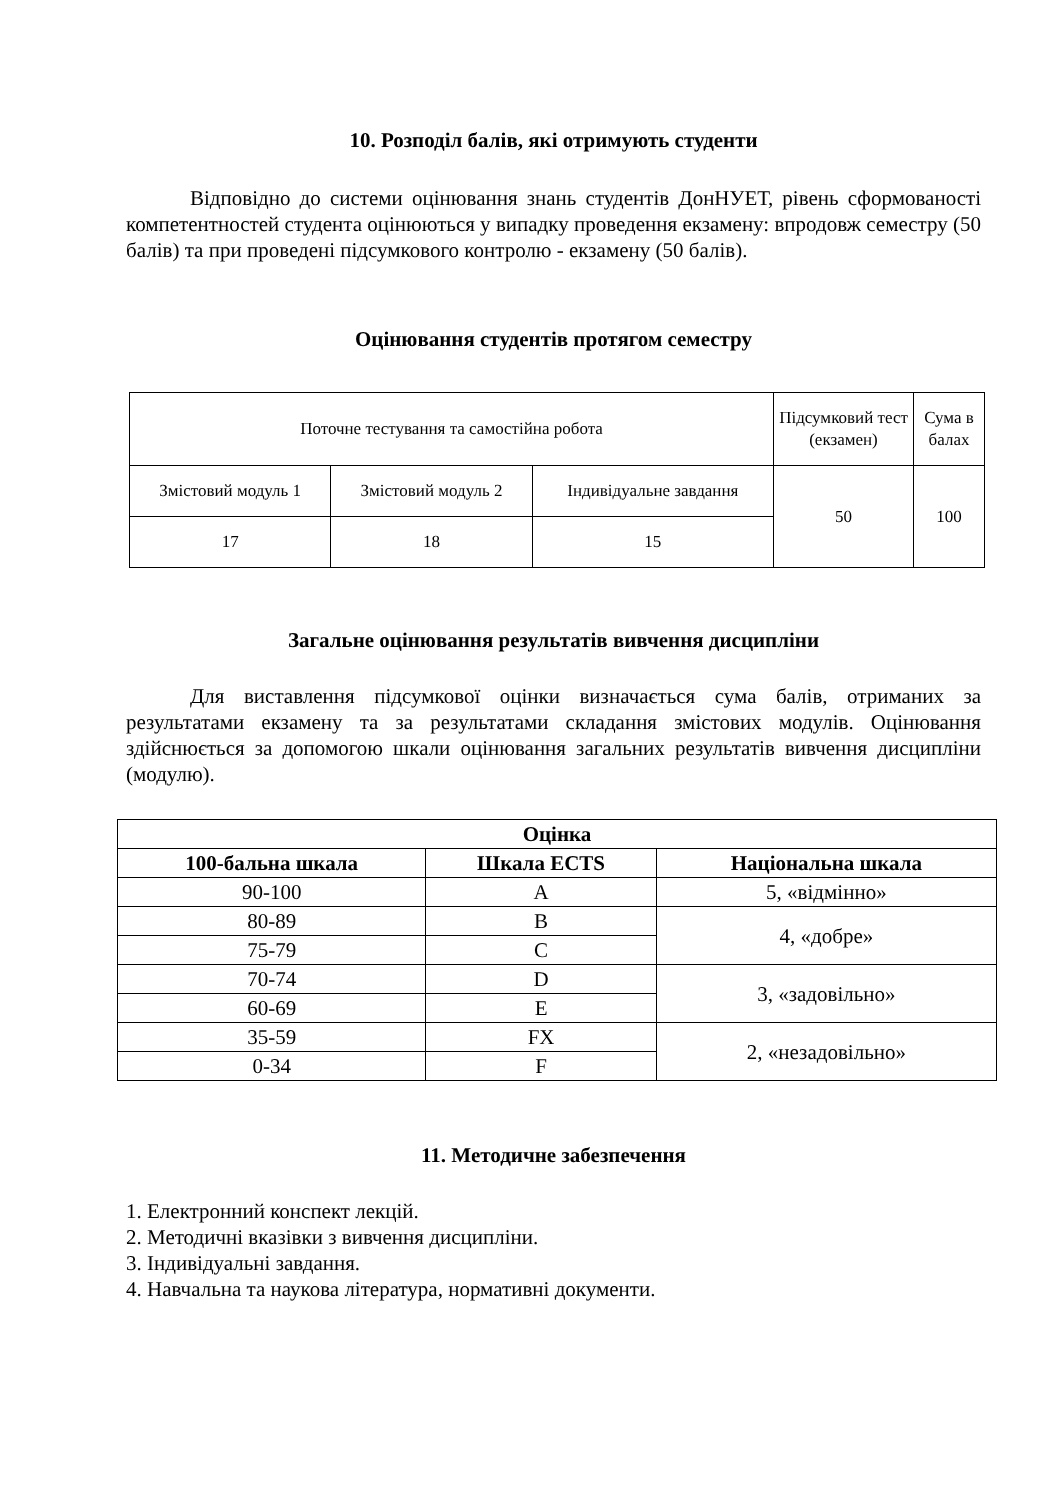10. Розподіл балів, які отримують студенти
Відповідно до системи оцінювання знань студентів ДонНУЕТ, рівень сформованості компетентностей студента оцінюються у випадку проведення екзамену: впродовж семестру (50 балів) та при проведені підсумкового контролю - екзамену (50 балів).
Оцінювання студентів протягом семестру
| Поточне тестування та самостійна робота | | | Підсумковий тест (екзамен) | Сума в балах |
| Змістовий модуль 1 | Змістовий модуль 2 | Індивідуальне завдання | 50 | 100 |
| 17 | 18 | 15 | | |
Загальне оцінювання результатів вивчення дисципліни
Для виставлення підсумкової оцінки визначається сума балів, отриманих за результатами екзамену та за результатами складання змістових модулів. Оцінювання здійснюється за допомогою шкали оцінювання загальних результатів вивчення дисципліни (модулю).
| Оцінка | | |
| --- | --- | --- |
| 100-бальна шкала | Шкала ECTS | Національна шкала |
| 90-100 | A | 5, «відмінно» |
| 80-89 | B | 4, «добре» |
| 75-79 | C | |
| 70-74 | D | 3, «задовільно» |
| 60-69 | E | |
| 35-59 | FX | 2, «незадовільно» |
| 0-34 | F | |
11. Методичне забезпечення
1. Електронний конспект лекцій.
2. Методичні вказівки з вивчення дисципліни.
3. Індивідуальні завдання.
4. Навчальна та наукова література, нормативні документи.